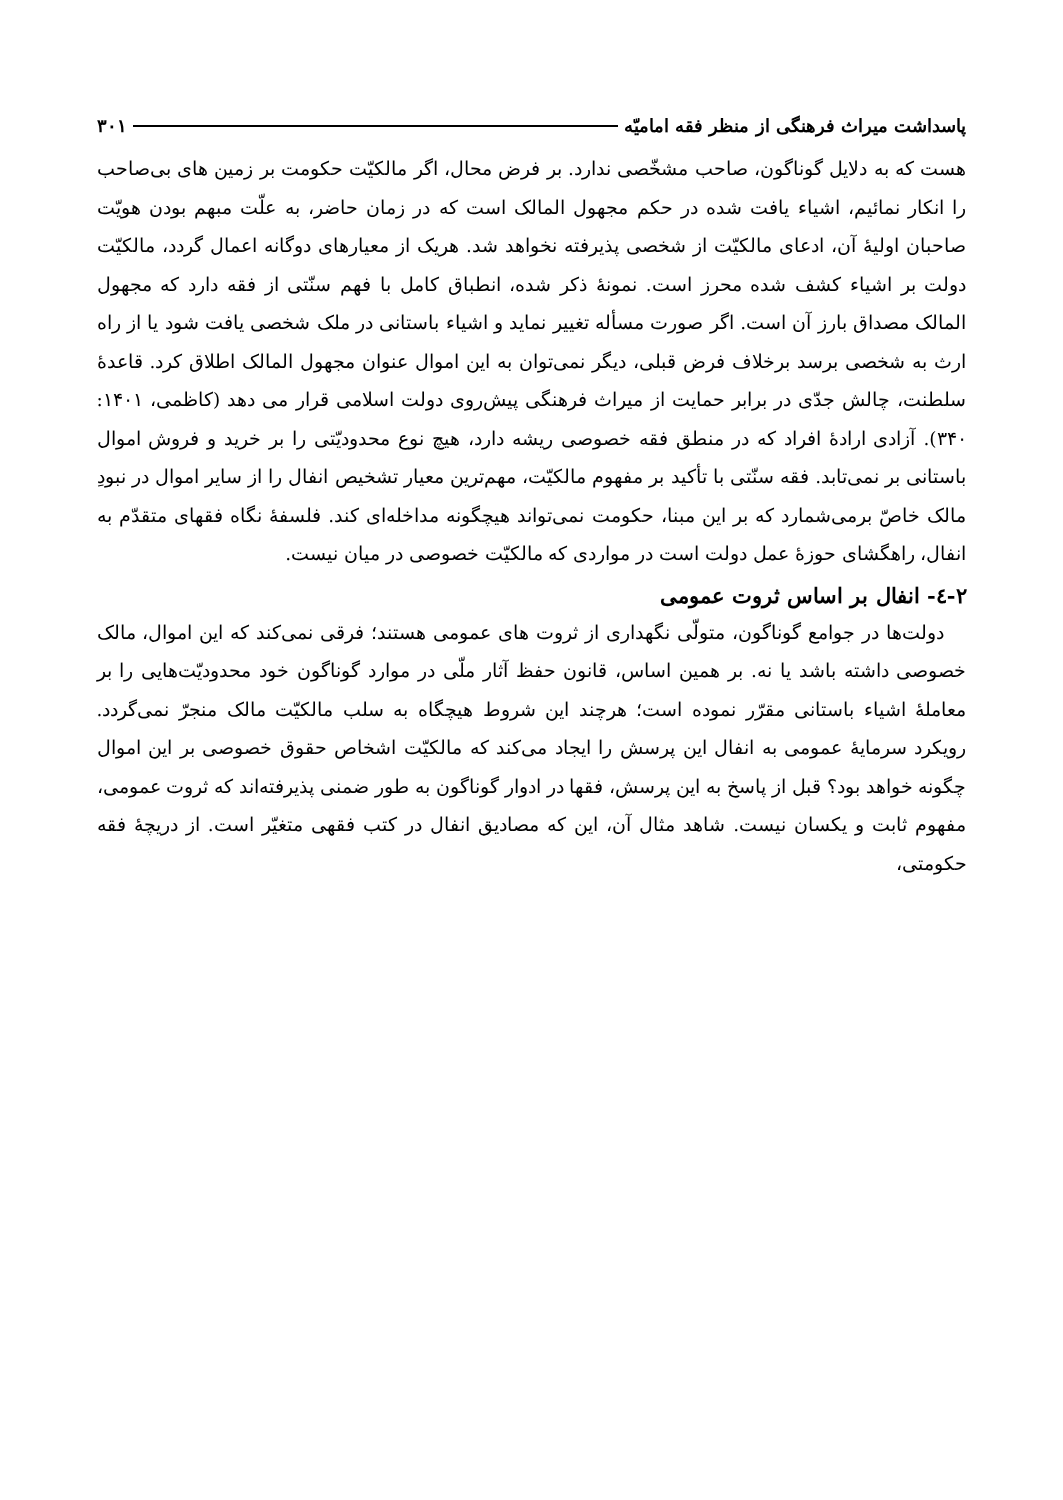پاسداشت میراث فرهنگی از منظر فقه امامیّه ۳۰۱
هست که به دلایل گوناگون، صاحب مشخّصی ندارد. بر فرض محال، اگر مالکیّت حکومت بر زمین های بی‌صاحب را انکار نمائیم، اشیاء یافت شده در حکم مجهول المالک است که در زمان حاضر، به علّت مبهم بودن هویّت صاحبان اولیۀ آن، ادعای مالکیّت از شخصی پذیرفته نخواهد شد. هریک از معیارهای دوگانه اعمال گردد، مالکیّت دولت بر اشیاء کشف شده محرز است. نمونۀ ذکر شده، انطباق کامل با فهم سنّتی از فقه دارد که مجهول المالک مصداق بارز آن است. اگر صورت مسأله تغییر نماید و اشیاء باستانی در ملک شخصی یافت شود یا از راه ارث به شخصی برسد برخلاف فرض قبلی، دیگر نمی‌توان به این اموال عنوان مجهول المالک اطلاق کرد. قاعدۀ سلطنت، چالش جدّی در برابر حمایت از میراث فرهنگی پیش‌روی دولت اسلامی قرار می دهد (کاظمی، ۱۴۰۱: ۳۴۰). آزادی ارادۀ افراد که در منطق فقه خصوصی ریشه دارد، هیچ نوع محدودیّتی را بر خرید و فروش اموال باستانی بر نمی‌تابد. فقه سنّتی با تأکید بر مفهوم مالکیّت، مهم‌ترین معیار تشخیص انفال را از سایر اموال در نبودِ مالک خاصّ برمی‌شمارد که بر این مبنا، حکومت نمی‌تواند هیچگونه مداخله‌ای کند. فلسفۀ نگاه فقهای متقدّم به انفال، راهگشای حوزۀ عمل دولت است در مواردی که مالکیّت خصوصی در میان نیست.
۲-٤- انفال بر اساس ثروت عمومی
دولت‌ها در جوامع گوناگون، متولّی نگهداری از ثروت های عمومی هستند؛ فرقی نمی‌کند که این اموال، مالک خصوصی داشته باشد یا نه. بر همین اساس، قانون حفظ آثار ملّی در موارد گوناگون خود محدودیّت‌هایی را بر معاملۀ اشیاء باستانی مقرّر نموده است؛ هرچند این شروط هیچگاه به سلب مالکیّت مالک منجرّ نمی‌گردد. رویکرد سرمایۀ عمومی به انفال این پرسش را ایجاد می‌کند که مالکیّت اشخاص حقوق خصوصی بر این اموال چگونه خواهد بود؟ قبل از پاسخ به این پرسش، فقها در ادوار گوناگون به طور ضمنی پذیرفته‌اند که ثروت عمومی، مفهوم ثابت و یکسان نیست. شاهد مثال آن، این که مصادیق انفال در کتب فقهی متغیّر است. از دریچۀ فقه حکومتی،